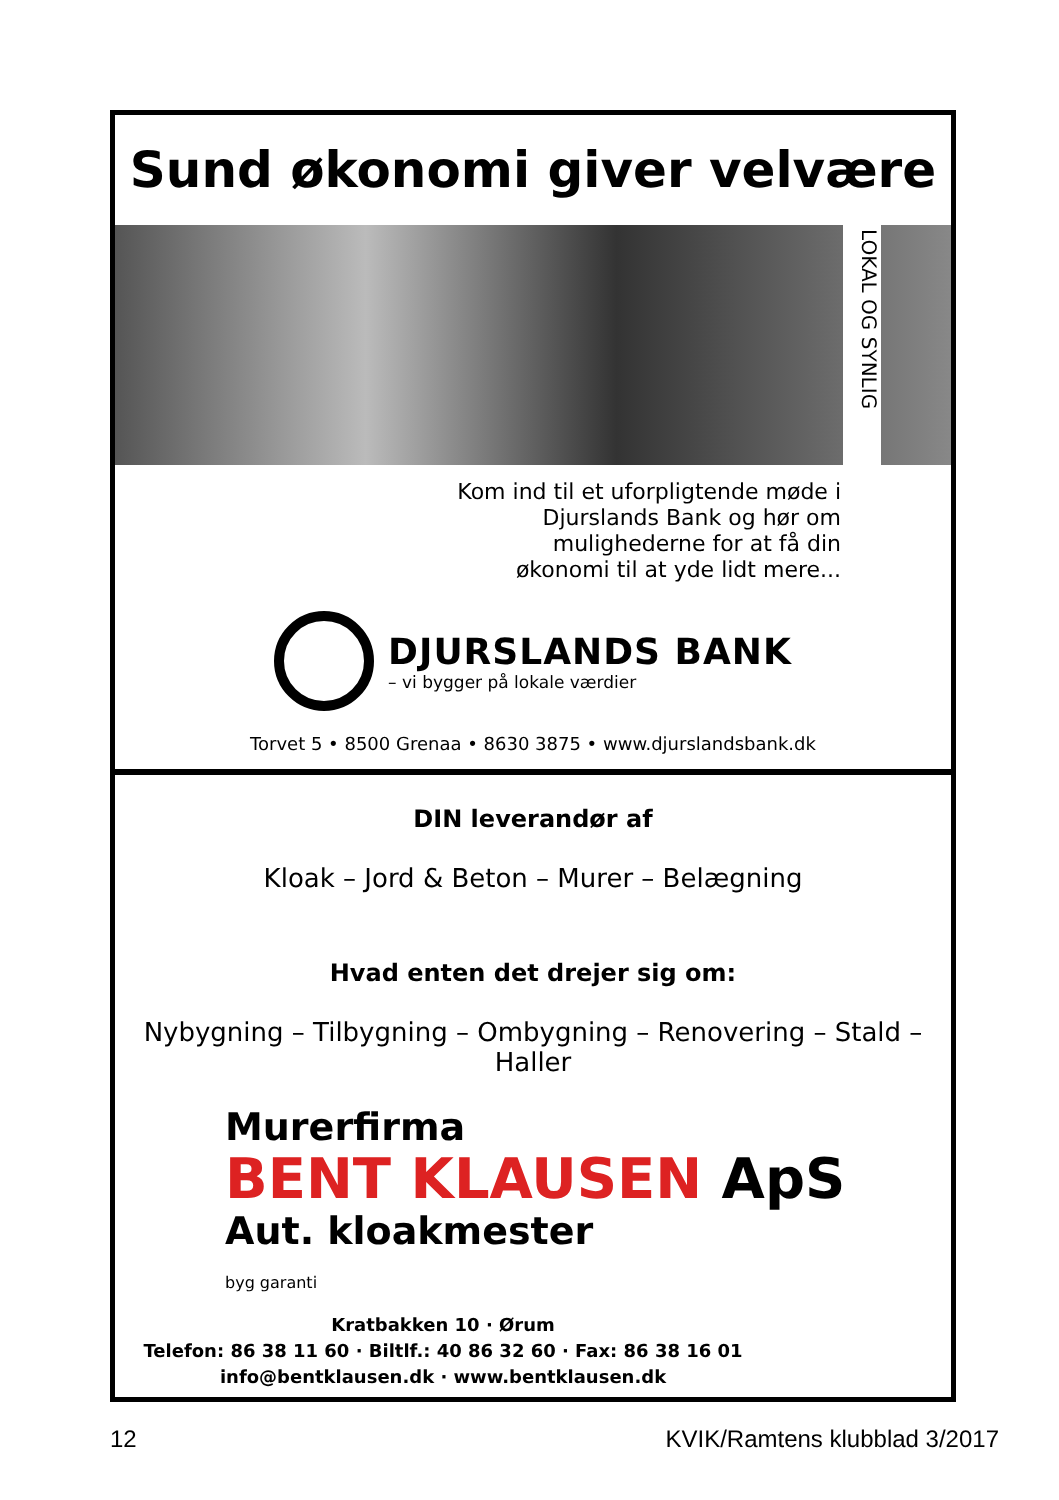Sund økonomi giver velvære
LOKAL OG SYNLIG
Kom ind til et uforpligtende møde i
Djurslands Bank og hør om
mulighederne for at få din
økonomi til at yde lidt mere...
DJURSLANDS BANK
– vi bygger på lokale værdier
Torvet 5 • 8500 Grenaa • 8630 3875 • www.djurslandsbank.dk
DIN leverandør af
Kloak – Jord & Beton – Murer – Belægning
Hvad enten det drejer sig om:
Nybygning – Tilbygning – Ombygning – Renovering – Stald – Haller
Murerfirma
BENT KLAUSEN ApS
Aut. kloakmester
byg garanti
Kratbakken 10 · Ørum
Telefon: 86 38 11 60 · Biltlf.: 40 86 32 60 · Fax: 86 38 16 01
info@bentklausen.dk · www.bentklausen.dk
12 KVIK/Ramtens klubblad 3/2017